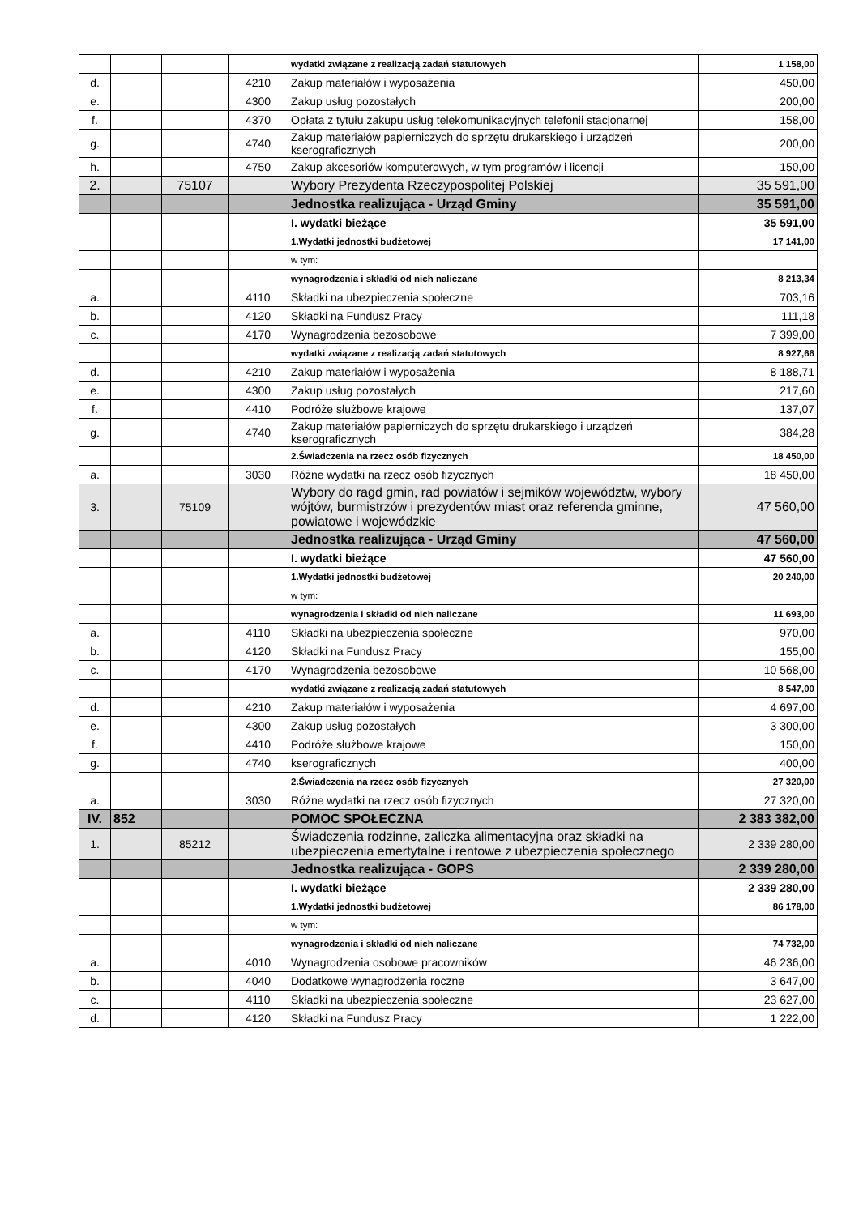| | | | | wydatki związane z realizacją zadań statutowych | 1 158,00 |
| d. | | | 4210 | Zakup materiałów i wyposażenia | 450,00 |
| e. | | | 4300 | Zakup usług pozostałych | 200,00 |
| f. | | | 4370 | Opłata z tytułu zakupu usług telekomunikacyjnych telefonii stacjonarnej | 158,00 |
| g. | | | 4740 | Zakup materiałów papierniczych do sprzętu drukarskiego i urządzeń kserograficznych | 200,00 |
| h. | | | 4750 | Zakup akcesoriów komputerowych, w tym programów i licencji | 150,00 |
| 2. | | 75107 | | Wybory Prezydenta Rzeczypospolitej Polskiej | 35 591,00 |
| | | | | Jednostka realizująca - Urząd Gminy | 35 591,00 |
| | | | | I. wydatki bieżące | 35 591,00 |
| | | | | 1.Wydatki jednostki budżetowej | 17 141,00 |
| | | | | w tym: | |
| | | | | wynagrodzenia i składki od nich naliczane | 8 213,34 |
| a. | | | 4110 | Składki na ubezpieczenia społeczne | 703,16 |
| b. | | | 4120 | Składki na Fundusz Pracy | 111,18 |
| c. | | | 4170 | Wynagrodzenia bezosobowe | 7 399,00 |
| | | | | wydatki związane z realizacją zadań statutowych | 8 927,66 |
| d. | | | 4210 | Zakup materiałów i wyposażenia | 8 188,71 |
| e. | | | 4300 | Zakup usług pozostałych | 217,60 |
| f. | | | 4410 | Podróże służbowe krajowe | 137,07 |
| g. | | | 4740 | Zakup materiałów papierniczych do sprzętu drukarskiego i urządzeń kserograficznych | 384,28 |
| | | | | 2.Świadczenia na rzecz osób fizycznych | 18 450,00 |
| a. | | | 3030 | Różne wydatki na rzecz osób fizycznych | 18 450,00 |
| 3. | | 75109 | | Wybory do ragd gmin, rad powiatów i sejmików województw, wybory wójtów, burmistrzów i prezydentów miast oraz referenda gminne, powiatowe i wojewódzkie | 47 560,00 |
| | | | | Jednostka realizująca - Urząd Gminy | 47 560,00 |
| | | | | I. wydatki bieżące | 47 560,00 |
| | | | | 1.Wydatki jednostki budżetowej | 20 240,00 |
| | | | | w tym: | |
| | | | | wynagrodzenia i składki od nich naliczane | 11 693,00 |
| a. | | | 4110 | Składki na ubezpieczenia społeczne | 970,00 |
| b. | | | 4120 | Składki na Fundusz Pracy | 155,00 |
| c. | | | 4170 | Wynagrodzenia bezosobowe | 10 568,00 |
| | | | | wydatki związane z realizacją zadań statutowych | 8 547,00 |
| d. | | | 4210 | Zakup materiałów i wyposażenia | 4 697,00 |
| e. | | | 4300 | Zakup usług pozostałych | 3 300,00 |
| f. | | | 4410 | Podróże służbowe krajowe | 150,00 |
| g. | | | 4740 | kserograficznych | 400,00 |
| | | | | 2.Świadczenia na rzecz osób fizycznych | 27 320,00 |
| a. | | | 3030 | Różne wydatki na rzecz osób fizycznych | 27 320,00 |
| IV. | 852 | | | POMOC SPOŁECZNA | 2 383 382,00 |
| 1. | | 85212 | | Świadczenia rodzinne, zaliczka alimentacyjna oraz składki na ubezpieczenia emertytalne i rentowe z ubezpieczenia społecznego | 2 339 280,00 |
| | | | | Jednostka realizująca - GOPS | 2 339 280,00 |
| | | | | I. wydatki bieżące | 2 339 280,00 |
| | | | | 1.Wydatki jednostki budżetowej | 86 178,00 |
| | | | | w tym: | |
| | | | | wynagrodzenia i składki od nich naliczane | 74 732,00 |
| a. | | | 4010 | Wynagrodzenia osobowe pracowników | 46 236,00 |
| b. | | | 4040 | Dodatkowe wynagrodzenia roczne | 3 647,00 |
| c. | | | 4110 | Składki na ubezpieczenia społeczne | 23 627,00 |
| d. | | | 4120 | Składki na Fundusz Pracy | 1 222,00 |